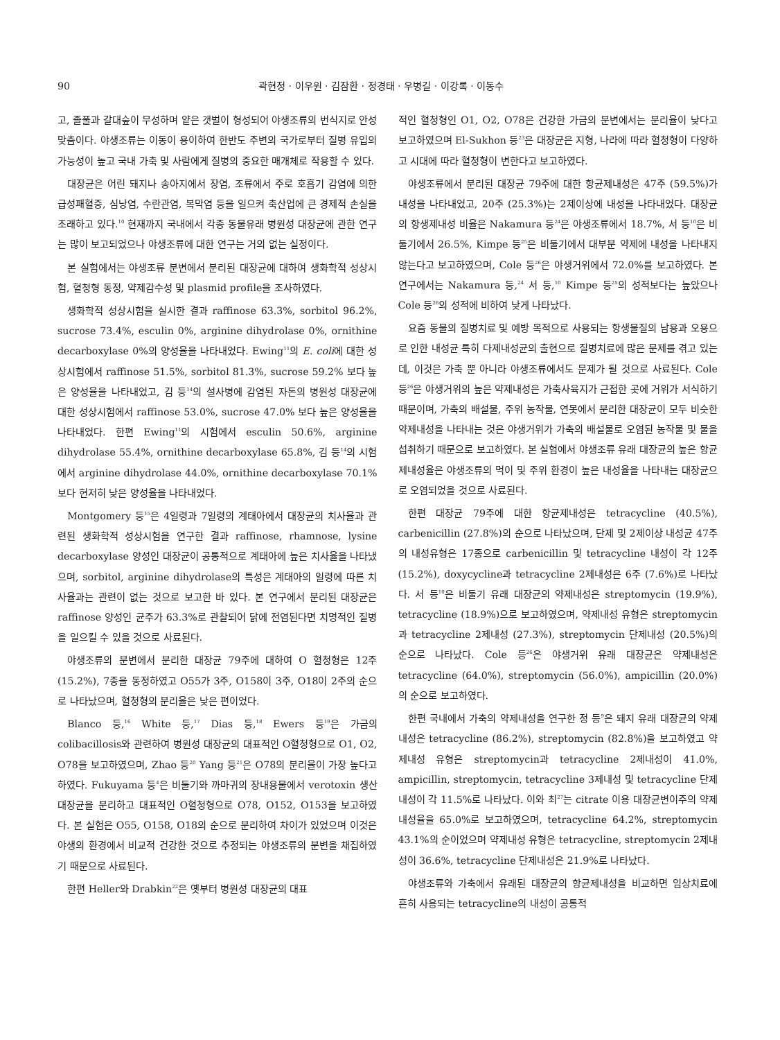90 곽현정 · 이우원 · 김잠환 · 정경태 · 우병길 · 이강록 · 이동수
고, 졸풀과 갈대숲이 무성하며 얕은 갯벌이 형성되어 야생조류의 번식지로 안성맞춤이다. 야생조류는 이동이 용이하여 한반도 주변의 국가로부터 질병 유입의 가능성이 높고 국내 가축 및 사람에게 질병의 중요한 매개체로 작용할 수 있다.
대장균은 어린 돼지나 송아지에서 장염, 조류에서 주로 호흡기 감염에 의한 급성패혈증, 심낭염, 수란관염, 복막염 등을 일으켜 축산업에 큰 경제적 손실을 초래하고 있다.<sup>10</sup> 현재까지 국내에서 각종 동물유래 병원성 대장균에 관한 연구는 많이 보고되었으나 야생조류에 대한 연구는 거의 없는 실정이다.
본 실험에서는 야생조류 분변에서 분리된 대장균에 대하여 생화학적 성상시험, 혈청형 동정, 약제감수성 및 plasmid profile을 조사하였다.
생화학적 성상시험을 실시한 결과 raffinose 63.3%, sorbitol 96.2%, sucrose 73.4%, esculin 0%, arginine dihydrolase 0%, ornithine decarboxylase 0%의 양성율을 나타내었다. Ewing<sup>11</sup>의 E. coli에 대한 성상시험에서 raffinose 51.5%, sorbitol 81.3%, sucrose 59.2% 보다 높은 양성율을 나타내었고, 김 등<sup>14</sup>의 설사병에 감염된 자돈의 병원성 대장균에 대한 성상시험에서 raffinose 53.0%, sucrose 47.0% 보다 높은 양성율을 나타내었다. 한편 Ewing<sup>11</sup>의 시험에서 esculin 50.6%, arginine dihydrolase 55.4%, ornithine decarboxylase 65.8%, 김 등<sup>14</sup>의 시험에서 arginine dihydrolase 44.0%, ornithine decarboxylase 70.1% 보다 현저히 낮은 양성율을 나타내었다.
Montgomery 등<sup>15</sup>은 4일령과 7일령의 계태아에서 대장균의 치사율과 관련된 생화학적 성상시험을 연구한 결과 raffinose, rhamnose, lysine decarboxylase 양성인 대장균이 공통적으로 계태아에 높은 치사율을 나타냈으며, sorbitol, arginine dihydrolase의 특성은 계태아의 일령에 따른 치사율과는 관련이 없는 것으로 보고한 바 있다. 본 연구에서 분리된 대장균은 raffinose 양성인 균주가 63.3%로 관찰되어 닭에 전염된다면 치명적인 질병을 일으킬 수 있을 것으로 사료된다.
야생조류의 분변에서 분리한 대장균 79주에 대하여 O 혈청형은 12주 (15.2%), 7종을 동정하였고 O55가 3주, O158이 3주, O18이 2주의 순으로 나타났으며, 혈청형의 분리율은 낮은 편이었다.
Blanco 등,<sup>16</sup> White 등,<sup>17</sup> Dias 등,<sup>18</sup> Ewers 등<sup>19</sup>은 가금의 colibacillosis와 관련하여 병원성 대장균의 대표적인 O혈청형으로 O1, O2, O78을 보고하였으며, Zhao 등<sup>20</sup> Yang 등<sup>21</sup>은 O78의 분리율이 가장 높다고 하였다. Fukuyama 등<sup>4</sup>은 비둘기와 까마귀의 장내용물에서 verotoxin 생산 대장균을 분리하고 대표적인 O혈청형으로 O78, O152, O153을 보고하였다. 본 실험은 O55, O158, O18의 순으로 분리하여 차이가 있었으며 이것은 야생의 환경에서 비교적 건강한 것으로 추정되는 야생조류의 분변을 채집하였기 때문으로 사료된다.
한편 Heller와 Drabkin<sup>22</sup>은 옛부터 병원성 대장균의 대표
적인 혈청형인 O1, O2, O78은 건강한 가금의 분변에서는 분리율이 낮다고 보고하였으며 El-Sukhon 등<sup>23</sup>은 대장균은 지형, 나라에 따라 혈청형이 다양하고 시대에 따라 혈청형이 변한다고 보고하였다.
야생조류에서 분리된 대장균 79주에 대한 항균제내성은 47주 (59.5%)가 내성을 나타내었고, 20주 (25.3%)는 2제이상에 내성을 나타내었다. 대장균의 항생제내성 비율은 Nakamura 등<sup>24</sup>은 야생조류에서 18.7%, 서 등<sup>10</sup>은 비둘기에서 26.5%, Kimpe 등<sup>25</sup>은 비둘기에서 대부분 약제에 내성을 나타내지 않는다고 보고하였으며, Cole 등<sup>26</sup>은 야생거위에서 72.0%를 보고하였다. 본 연구에서는 Nakamura 등,<sup>24</sup> 서 등,<sup>10</sup> Kimpe 등<sup>25</sup>의 성적보다는 높았으나 Cole 등<sup>26</sup>의 성적에 비하여 낮게 나타났다.
요즘 동물의 질병치료 및 예방 목적으로 사용되는 항생물질의 남용과 오용으로 인한 내성균 특히 다제내성균의 출현으로 질병치료에 많은 문제를 겪고 있는데, 이것은 가축 뿐 아니라 야생조류에서도 문제가 될 것으로 사료된다. Cole 등<sup>26</sup>은 야생거위의 높은 약제내성은 가축사육지가 근접한 곳에 거위가 서식하기 때문이며, 가축의 배설물, 주위 농작물, 연못에서 분리한 대장균이 모두 비슷한 약제내성을 나타내는 것은 야생거위가 가축의 배설물로 오염된 농작물 및 물을 섭취하기 때문으로 보고하였다. 본 실험에서 야생조류 유래 대장균의 높은 항균제내성율은 야생조류의 먹이 및 주위 환경이 높은 내성율을 나타내는 대장균으로 오염되었을 것으로 사료된다.
한편 대장균 79주에 대한 항균제내성은 tetracycline (40.5%), carbenicillin (27.8%)의 순으로 나타났으며, 단제 및 2제이상 내성균 47주의 내성유형은 17종으로 carbenicillin 및 tetracycline 내성이 각 12주 (15.2%), doxycycline과 tetracycline 2제내성은 6주 (7.6%)로 나타났다. 서 등<sup>10</sup>은 비둘기 유래 대장균의 약제내성은 streptomycin (19.9%), tetracycline (18.9%)으로 보고하였으며, 약제내성 유형은 streptomycin과 tetracycline 2제내성 (27.3%), streptomycin 단제내성 (20.5%)의 순으로 나타났다. Cole 등<sup>26</sup>은 야생거위 유래 대장균은 약제내성은 tetracycline (64.0%), streptomycin (56.0%), ampicillin (20.0%)의 순으로 보고하였다.
한편 국내에서 가축의 약제내성을 연구한 정 등<sup>9</sup>은 돼지 유래 대장균의 약제내성은 tetracycline (86.2%), streptomycin (82.8%)을 보고하였고 약제내성 유형은 streptomycin과 tetracycline 2제내성이 41.0%, ampicillin, streptomycin, tetracycline 3제내성 및 tetracycline 단제내성이 각 11.5%로 나타났다. 이와 최<sup>27</sup>는 citrate 이용 대장균변이주의 약제내성율을 65.0%로 보고하였으며, tetracycline 64.2%, streptomycin 43.1%의 순이었으며 약제내성 유형은 tetracycline, streptomycin 2제내성이 36.6%, tetracycline 단제내성은 21.9%로 나타났다.
야생조류와 가축에서 유래된 대장균의 항균제내성을 비교하면 임상치료에 흔히 사용되는 tetracycline의 내성이 공통적